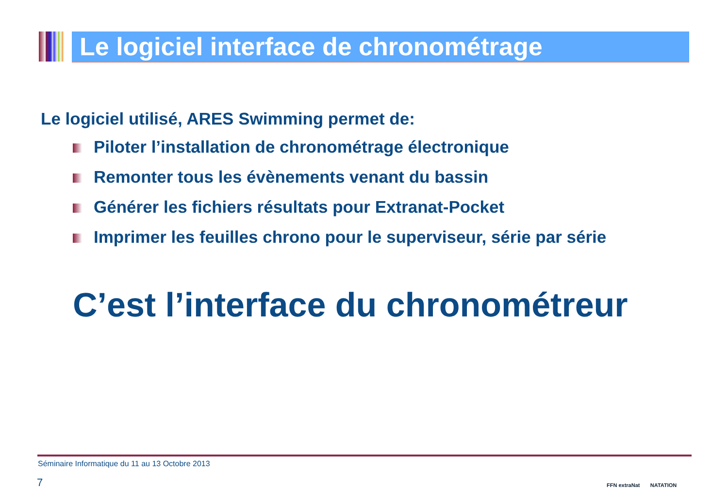Le logiciel interface de chronométrage
Le logiciel utilisé, ARES Swimming permet de:
Piloter l’installation de chronométrage électronique
Remonter tous les évènements venant du bassin
Générer les fichiers résultats pour Extranat-Pocket
Imprimer les feuilles chrono pour le superviseur, série par série
C’est l’interface du chronométreur
Séminaire Informatique du 11 au 13 Octobre 2013
7 FFN extraNat NATATION